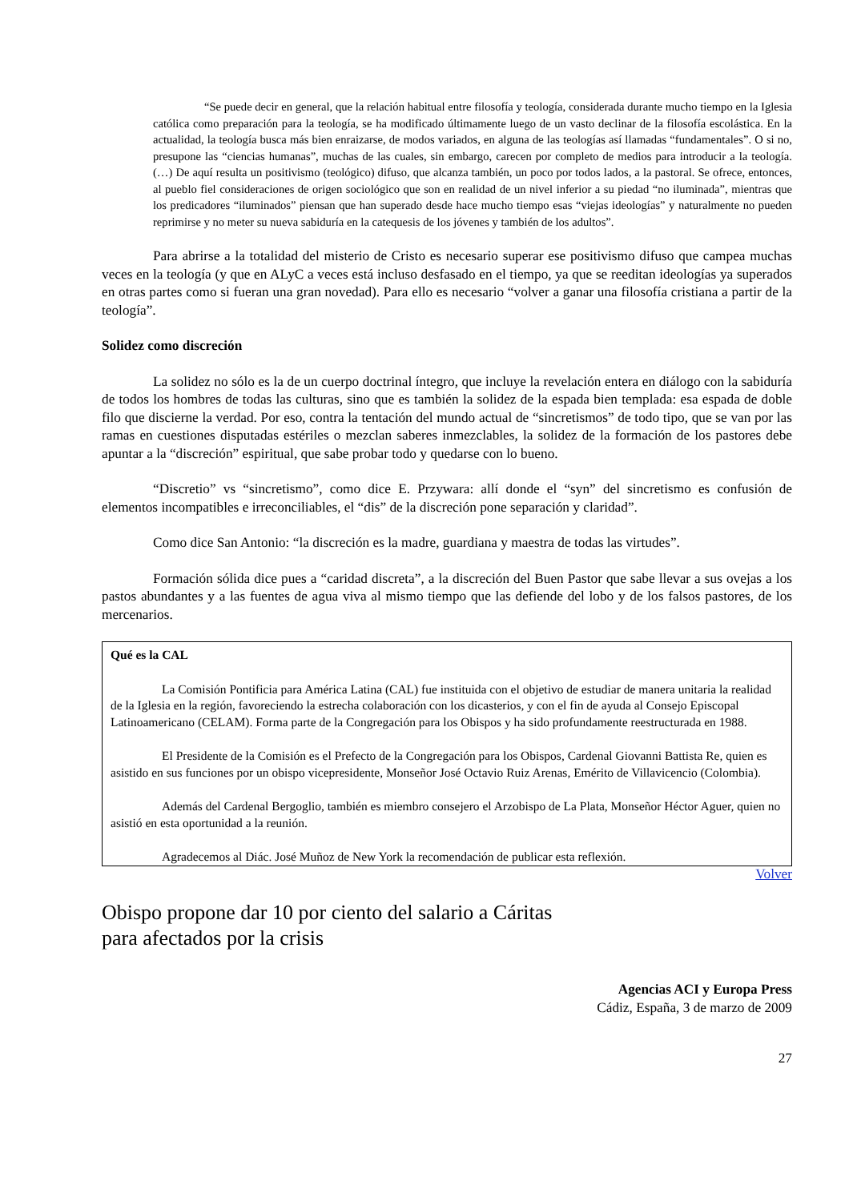“Se puede decir en general, que la relación habitual entre filosofía y teología, considerada durante mucho tiempo en la Iglesia católica como preparación para la teología, se ha modificado últimamente luego de un vasto declinar de la filosofía escolástica. En la actualidad, la teología busca más bien enraizarse, de modos variados, en alguna de las teologías así llamadas “fundamentales”. O si no, presupone las “ciencias humanas”, muchas de las cuales, sin embargo, carecen por completo de medios para introducir a la teología. (…) De aquí resulta un positivismo (teológico) difuso, que alcanza también, un poco por todos lados, a la pastoral. Se ofrece, entonces, al pueblo fiel consideraciones de origen sociológico que son en realidad de un nivel inferior a su piedad “no iluminada”, mientras que los predicadores “iluminados” piensan que han superado desde hace mucho tiempo esas “viejas ideologías” y naturalmente no pueden reprimirse y no meter su nueva sabiduría en la catequesis de los jóvenes y también de los adultos”.
Para abrirse a la totalidad del misterio de Cristo es necesario superar ese positivismo difuso que campea muchas veces en la teología (y que en ALyC a veces está incluso desfasado en el tiempo, ya que se reeditan ideologías ya superados en otras partes como si fueran una gran novedad). Para ello es necesario “volver a ganar una filosofía cristiana a partir de la teología”.
Solidez como discreción
La solidez no sólo es la de un cuerpo doctrinal íntegro, que incluye la revelación entera en diálogo con la sabiduría de todos los hombres de todas las culturas, sino que es también la solidez de la espada bien templada: esa espada de doble filo que discierne la verdad. Por eso, contra la tentación del mundo actual de “sincretismos” de todo tipo, que se van por las ramas en cuestiones disputadas estériles o mezclan saberes inmezclables, la solidez de la formación de los pastores debe apuntar a la “discreción” espiritual, que sabe probar todo y quedarse con lo bueno.
“Discretio” vs “sincretismo”, como dice E. Przywara: allí donde el “syn” del sincretismo es confusión de elementos incompatibles e irreconciliables, el “dis” de la discreción pone separación y claridad”.
Como dice San Antonio: “la discreción es la madre, guardiana y maestra de todas las virtudes”.
Formación sólida dice pues a “caridad discreta”, a la discreción del Buen Pastor que sabe llevar a sus ovejas a los pastos abundantes y a las fuentes de agua viva al mismo tiempo que las defiende del lobo y de los falsos pastores, de los mercenarios.
Qué es la CAL
La Comisión Pontificia para América Latina (CAL) fue instituida con el objetivo de estudiar de manera unitaria la realidad de la Iglesia en la región, favoreciendo la estrecha colaboración con los dicasterios, y con el fin de ayuda al Consejo Episcopal Latinoamericano (CELAM). Forma parte de la Congregación para los Obispos y ha sido profundamente reestructurada en 1988.
El Presidente de la Comisión es el Prefecto de la Congregación para los Obispos, Cardenal Giovanni Battista Re, quien es asistido en sus funciones por un obispo vicepresidente, Monseñor José Octavio Ruiz Arenas, Emérito de Villavicencio (Colombia).
Además del Cardenal Bergoglio, también es miembro consejero el Arzobispo de La Plata, Monseñor Héctor Aguer, quien no asistió en esta oportunidad a la reunión.
Agradecemos al Diác. José Muñoz de New York la recomendación de publicar esta reflexión.
Volver
Obispo propone dar 10 por ciento del salario a Cáritas
para afectados por la crisis
Agencias ACI y Europa Press
Cádiz, España, 3 de marzo de 2009
27